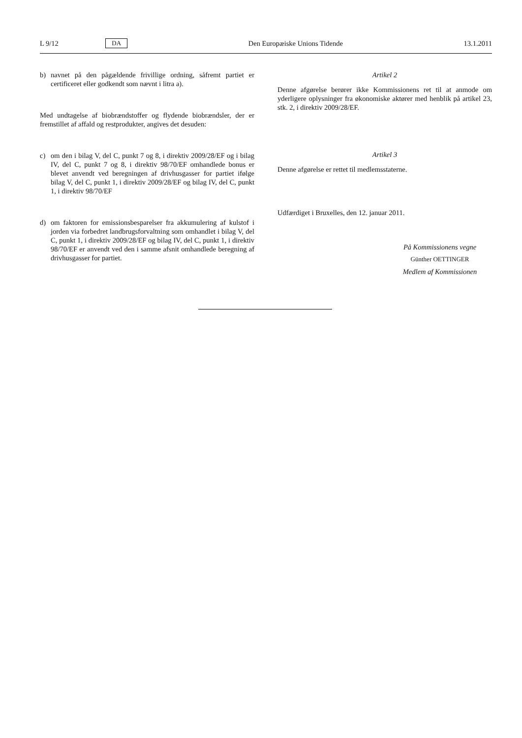L 9/12 DA Den Europæiske Unions Tidende 13.1.2011
b) navnet på den pågældende frivillige ordning, såfremt partiet er certificeret eller godkendt som nævnt i litra a).
Med undtagelse af biobrændstoffer og flydende biobrændsler, der er fremstillet af affald og restprodukter, angives det desuden:
c) om den i bilag V, del C, punkt 7 og 8, i direktiv 2009/28/EF og i bilag IV, del C, punkt 7 og 8, i direktiv 98/70/EF omhandlede bonus er blevet anvendt ved beregningen af drivhusgasser for partiet ifølge bilag V, del C, punkt 1, i direktiv 2009/28/EF og bilag IV, del C, punkt 1, i direktiv 98/70/EF
d) om faktoren for emissionsbesparelser fra akkumulering af kulstof i jorden via forbedret landbrugsforvaltning som omhandlet i bilag V, del C, punkt 1, i direktiv 2009/28/EF og bilag IV, del C, punkt 1, i direktiv 98/70/EF er anvendt ved den i samme afsnit omhandlede beregning af drivhusgasser for partiet.
Artikel 2
Denne afgørelse berører ikke Kommissionens ret til at anmode om yderligere oplysninger fra økonomiske aktører med henblik på artikel 23, stk. 2, i direktiv 2009/28/EF.
Artikel 3
Denne afgørelse er rettet til medlemsstaterne.
Udfærdiget i Bruxelles, den 12. januar 2011.
På Kommissionens vegne
Günther OETTINGER
Medlem af Kommissionen